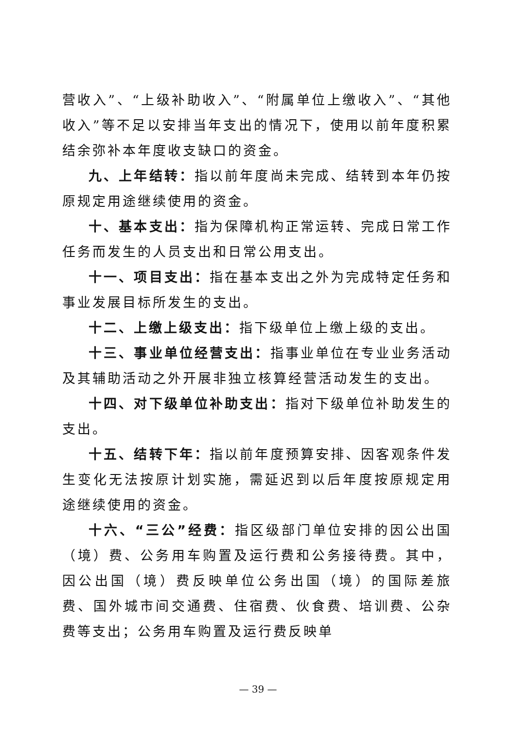营收入”、“上级补助收入”、“附属单位上缴收入”、“其他收入”等不足以安排当年支出的情况下，使用以前年度积累结余弥补本年度收支缺口的资金。
九、上年结转：指以前年度尚未完成、结转到本年仍按原规定用途继续使用的资金。
十、基本支出：指为保障机构正常运转、完成日常工作任务而发生的人员支出和日常公用支出。
十一、项目支出：指在基本支出之外为完成特定任务和事业发展目标所发生的支出。
十二、上缴上级支出：指下级单位上缴上级的支出。
十三、事业单位经营支出：指事业单位在专业业务活动及其辅助活动之外开展非独立核算经营活动发生的支出。
十四、对下级单位补助支出：指对下级单位补助发生的支出。
十五、结转下年：指以前年度预算安排、因客观条件发生变化无法按原计划实施，需延迟到以后年度按原规定用途继续使用的资金。
十六、“三公”经费：指区级部门单位安排的因公出国（境）费、公务用车购置及运行费和公务接待费。其中，因公出国（境）费反映单位公务出国（境）的国际差旅费、国外城市间交通费、住宿费、伙食费、培训费、公杂费等支出；公务用车购置及运行费反映单
— 39 —